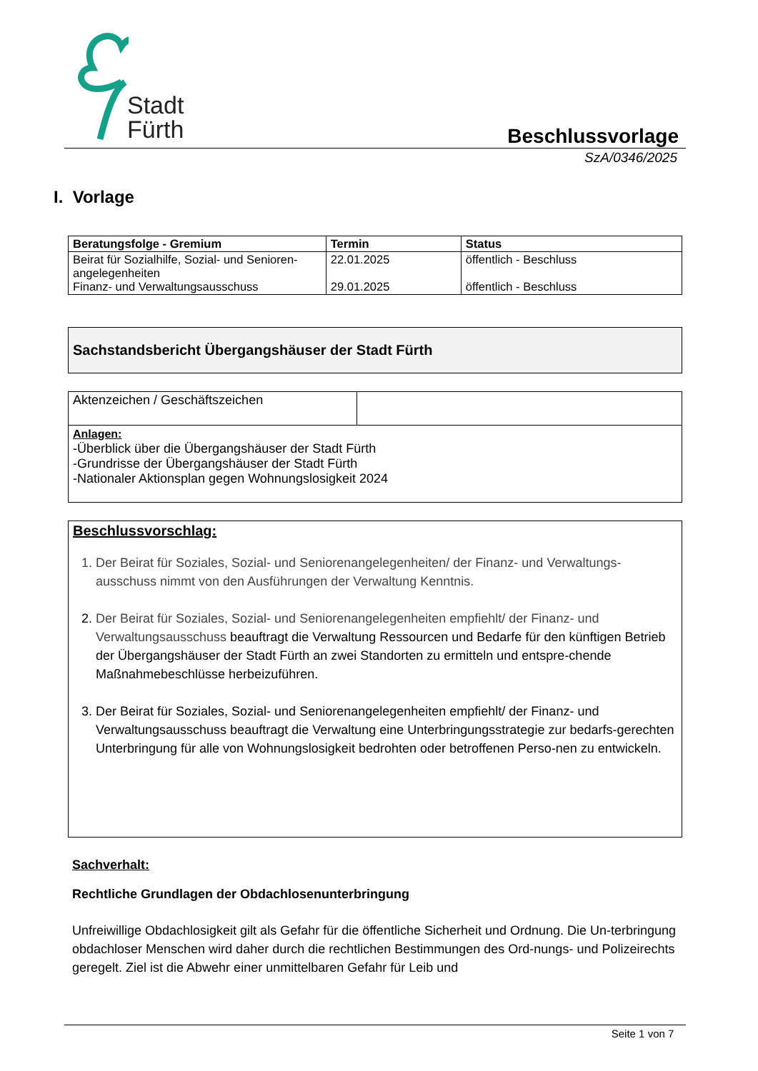Stadt
Fürth
Beschlussvorlage
SzA/0346/2025
I. Vorlage
| Beratungsfolge - Gremium | Termin | Status |
| --- | --- | --- |
| Beirat für Sozialhilfe, Sozial- und Senioren-angelegenheiten Finanz- und Verwaltungsausschuss | 22.01.2025 29.01.2025 | öffentlich - Beschluss öffentlich - Beschluss |
Sachstandsbericht Übergangshäuser der Stadt Fürth
| Aktenzeichen / Geschäftszeichen | |
| Anlagen: -Überblick über die Übergangshäuser der Stadt Fürth -Grundrisse der Übergangshäuser der Stadt Fürth -Nationaler Aktionsplan gegen Wohnungslosigkeit 2024 | |
Beschlussvorschlag:
1. Der Beirat für Soziales, Sozial- und Seniorenangelegenheiten/ der Finanz- und Verwaltungs-ausschuss nimmt von den Ausführungen der Verwaltung Kenntnis.
2. Der Beirat für Soziales, Sozial- und Seniorenangelegenheiten empfiehlt/ der Finanz- und Verwaltungsausschuss beauftragt die Verwaltung Ressourcen und Bedarfe für den künftigen Betrieb der Übergangshäuser der Stadt Fürth an zwei Standorten zu ermitteln und entspre-chende Maßnahmebeschlüsse herbeizuführen.
3. Der Beirat für Soziales, Sozial- und Seniorenangelegenheiten empfiehlt/ der Finanz- und Verwaltungsausschuss beauftragt die Verwaltung eine Unterbringungsstrategie zur bedarfs-gerechten Unterbringung für alle von Wohnungslosigkeit bedrohten oder betroffenen Perso-nen zu entwickeln.
Sachverhalt:
Rechtliche Grundlagen der Obdachlosenunterbringung
Unfreiwillige Obdachlosigkeit gilt als Gefahr für die öffentliche Sicherheit und Ordnung. Die Un-terbringung obdachloser Menschen wird daher durch die rechtlichen Bestimmungen des Ord-nungs- und Polizeirechts geregelt. Ziel ist die Abwehr einer unmittelbaren Gefahr für Leib und
Seite 1 von 7